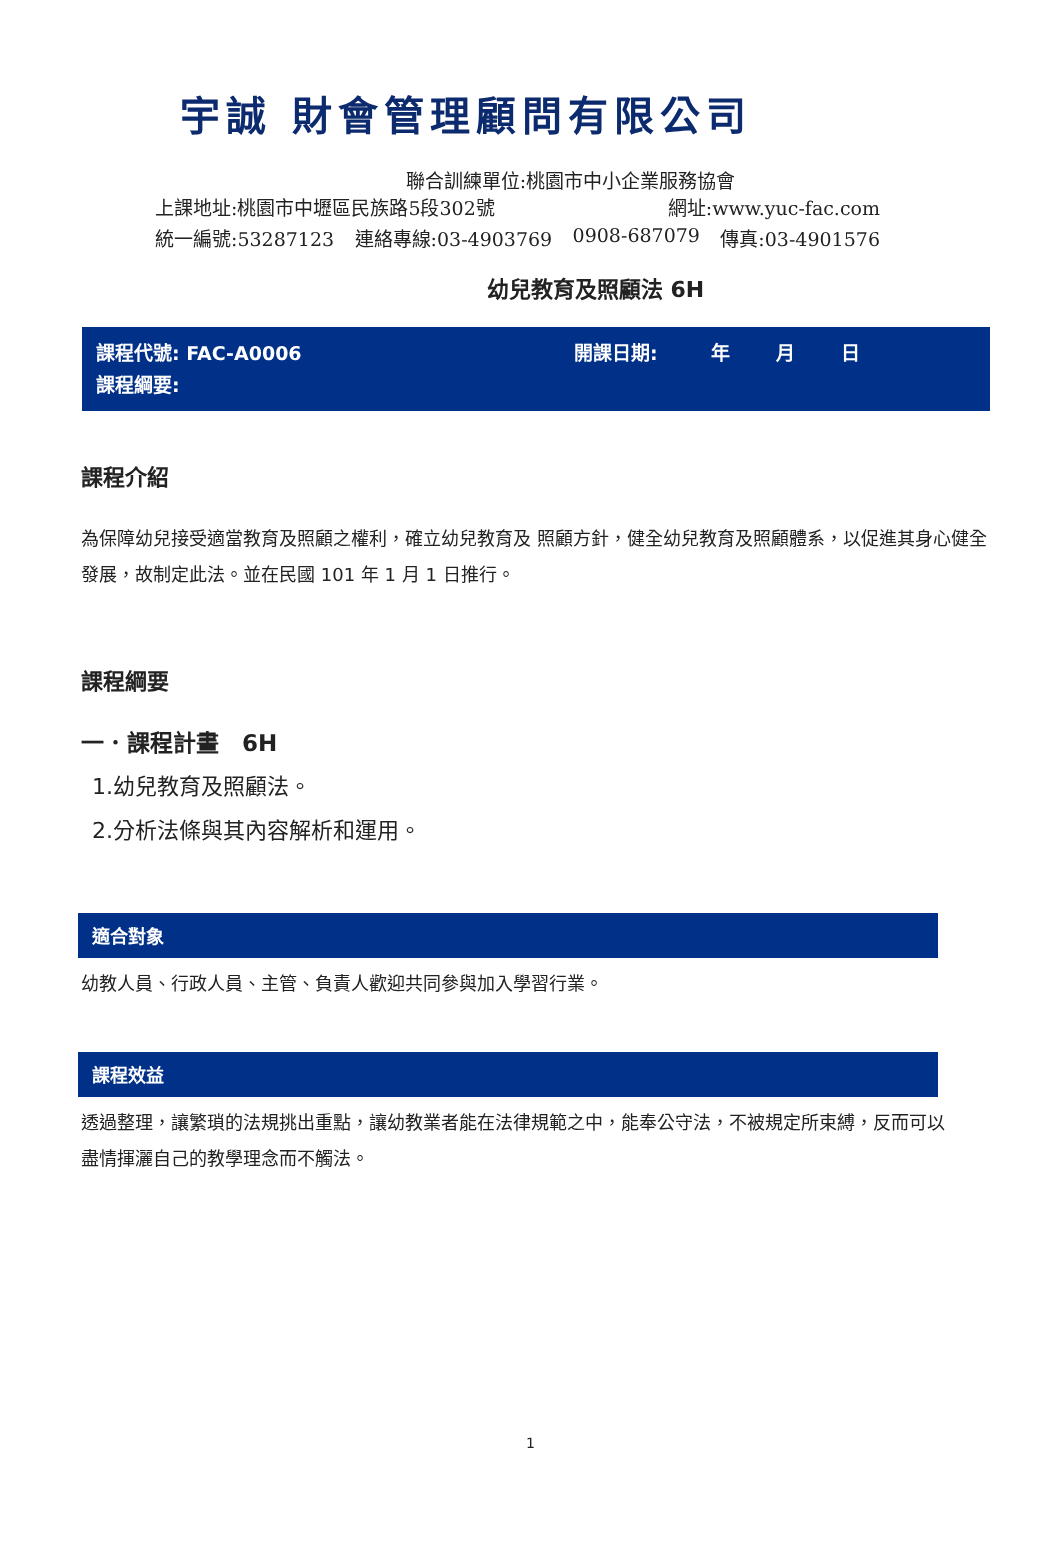宇誠 財會管理顧問有限公司
聯合訓練單位:桃園市中小企業服務協會
上課地址:桃園市中壢區民族路5段302號 網址:www.yuc-fac.com
統一編號:53287123 連絡專線:03-4903769 0908-687079 傳真:03-4901576
幼兒教育及照顧法 6H
課程代號: FAC-A0006 開課日期: 年 月 日
課程綱要:
課程介紹
為保障幼兒接受適當教育及照顧之權利，確立幼兒教育及 照顧方針，健全幼兒教育及照顧體系，以促進其身心健全發展，故制定此法。並在民國 101 年 1 月 1 日推行。
課程綱要
一．課程計畫　6H
1.幼兒教育及照顧法。
2.分析法條與其內容解析和運用。
適合對象
幼教人員、行政人員、主管、負責人歡迎共同參與加入學習行業。
課程效益
透過整理，讓繁瑣的法規挑出重點，讓幼教業者能在法律規範之中，能奉公守法，不被規定所束縛，反而可以盡情揮灑自己的教學理念而不觸法。
1